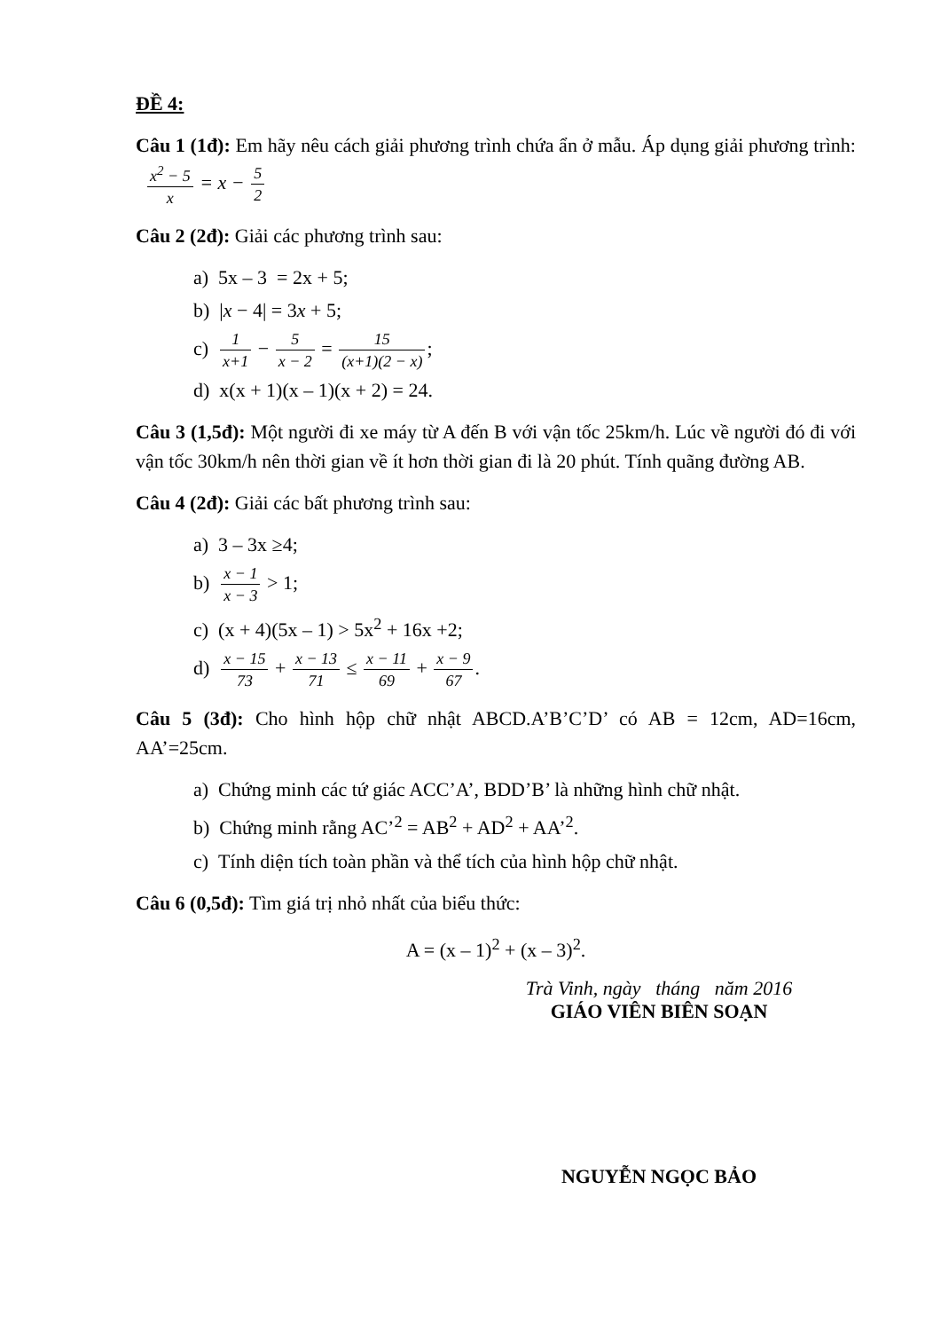ĐỀ 4:
Câu 1 (1đ): Em hãy nêu cách giải phương trình chứa ẩn ở mẫu. Áp dụng giải phương trình: x<sup>2</sup> − 5 x = x − 5 2
Câu 2 (2đ): Giải các phương trình sau:
a) 5x – 3 = 2x + 5;
b) |x − 4| = 3x + 5;
c) 1 x+1 − 5 x − 2 = 15 (x+1)(2 − x);
d) x(x + 1)(x – 1)(x + 2) = 24.
Câu 3 (1,5đ): Một người đi xe máy từ A đến B với vận tốc 25km/h. Lúc về người đó đi với vận tốc 30km/h nên thời gian về ít hơn thời gian đi là 20 phút. Tính quãng đường AB.
Câu 4 (2đ): Giải các bất phương trình sau:
a) 3 – 3x ≥4;
b) x − 1 x − 3 > 1;
c) (x + 4)(5x – 1) > 5x<sup>2</sup> + 16x +2;
d) x − 15 73 + x − 13 71 ≤ x − 11 69 + x − 9 67.
Câu 5 (3đ): Cho hình hộp chữ nhật ABCD.A’B’C’D’ có AB = 12cm, AD=16cm, AA’=25cm.
a) Chứng minh các tứ giác ACC’A’, BDD’B’ là những hình chữ nhật.
b) Chứng minh rằng AC’<sup>2</sup> = AB<sup>2</sup> + AD<sup>2</sup> + AA’<sup>2</sup>.
c) Tính diện tích toàn phần và thể tích của hình hộp chữ nhật.
Câu 6 (0,5đ): Tìm giá trị nhỏ nhất của biểu thức:
A = (x – 1)<sup>2</sup> + (x – 3)<sup>2</sup>.
Trà Vinh, ngày tháng năm 2016
GIÁO VIÊN BIÊN SOẠN
NGUYỄN NGỌC BẢO